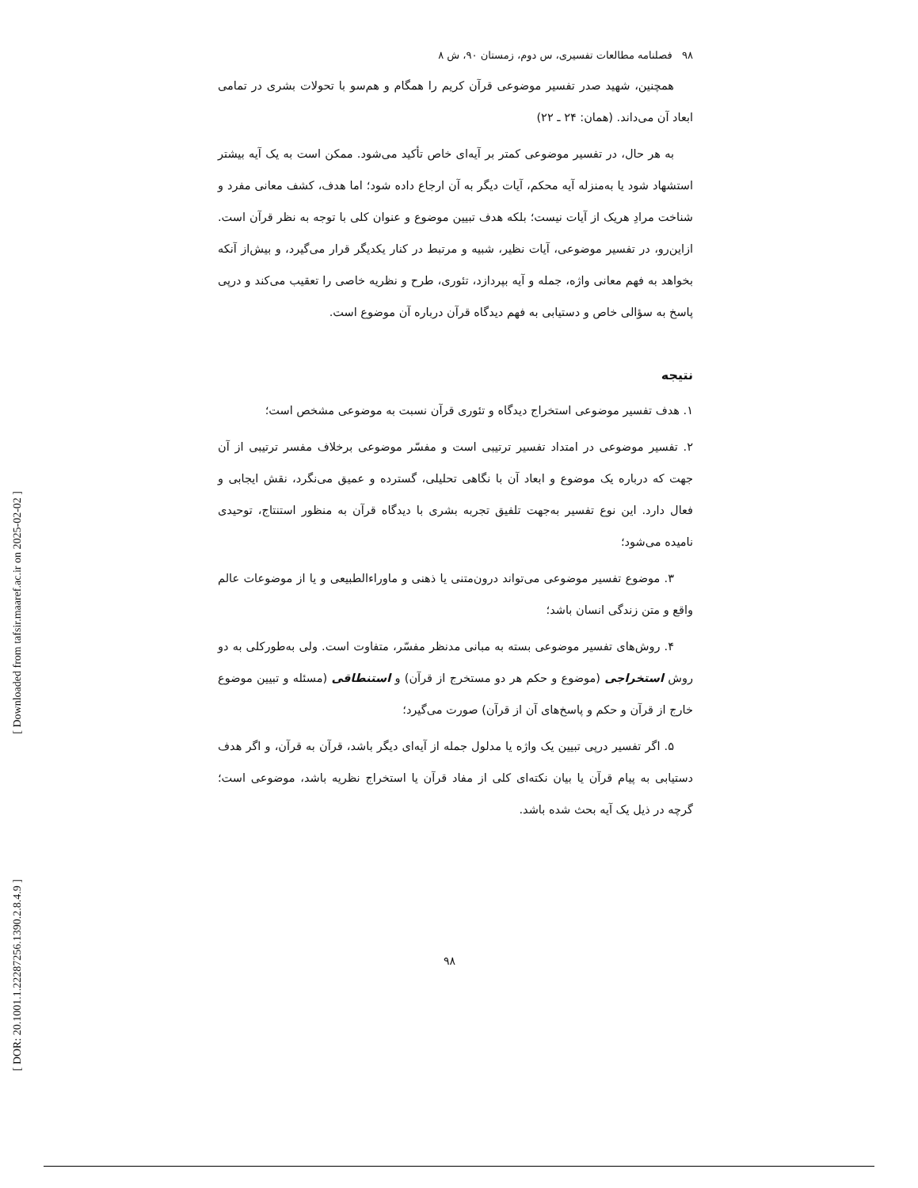[ Downloaded from tafsir.maaref.ac.ir on 2025-02-02 ]
[ DOR: 20.1001.1.22287256.1390.2.8.4.9 ]
۹۸ فصلنامه مطالعات تفسیری، س دوم، زمستان ۹۰، ش ۸
همچنین، شهید صدر تفسیر موضوعی قرآن کریم را همگام و هم‌سو با تحولات بشری در تمامی ابعاد آن می‌داند. (همان: ۲۴ ـ ۲۲)
به هر حال، در تفسیر موضوعی کمتر بر آیه‌ای خاص تأکید می‌شود. ممکن است به یک آیه بیشتر استشهاد شود یا به‌منزله آیه محکم، آیات دیگر به آن ارجاع داده شود؛ اما هدف، کشف معانی مفرد و شناخت مرادِ هریک از آیات نیست؛ بلکه هدف تبیین موضوع و عنوان کلی با توجه به نظر قرآن است. ازاین‌رو، در تفسیر موضوعی، آیات نظیر، شبیه و مرتبط در کنار یکدیگر قرار می‌گیرد، و بیش‌از آنکه بخواهد به فهم معانی واژه، جمله و آیه بپردازد، تئوری، طرح و نظریه خاصی را تعقیب می‌کند و درپی پاسخ به سؤالی خاص و دستیابی به فهم دیدگاه قرآن درباره آن موضوع است.
نتیجه
۱. هدف تفسیر موضوعی استخراج دیدگاه و تئوری قرآن نسبت به موضوعی مشخص است؛
۲. تفسیر موضوعی در امتداد تفسیر ترتیبی است و مفسّر موضوعی برخلاف مفسر ترتیبی از آن جهت که درباره یک موضوع و ابعاد آن با نگاهی تحلیلی، گسترده و عمیق می‌نگرد، نقش ایجابی و فعال دارد. این نوع تفسیر به‌جهت تلفیق تجربه بشری با دیدگاه قرآن به منظور استنتاج، توحیدی نامیده می‌شود؛
۳. موضوع تفسیر موضوعی می‌تواند درون‌متنی یا ذهنی و ماوراءالطبیعی و یا از موضوعات عالم واقع و متن زندگی انسان باشد؛
۴. روش‌های تفسیر موضوعی بسته به مبانی مدنظر مفسّر، متفاوت است. ولی به‌طورکلی به دو روش استخراجی (موضوع و حکم هر دو مستخرج از قرآن) و استنطاقی (مسئله و تبیین موضوع خارج از قرآن و حکم و پاسخ‌های آن از قرآن) صورت می‌گیرد؛
۵. اگر تفسیر درپی تبیین یک واژه یا مدلول جمله از آیه‌ای دیگر باشد، قرآن به قرآن، و اگر هدف دستیابی به پیام قرآن یا بیان نکته‌ای کلی از مفاد قرآن یا استخراج نظریه باشد، موضوعی است؛ گرچه در ذیل یک آیه بحث شده باشد.
۹۸